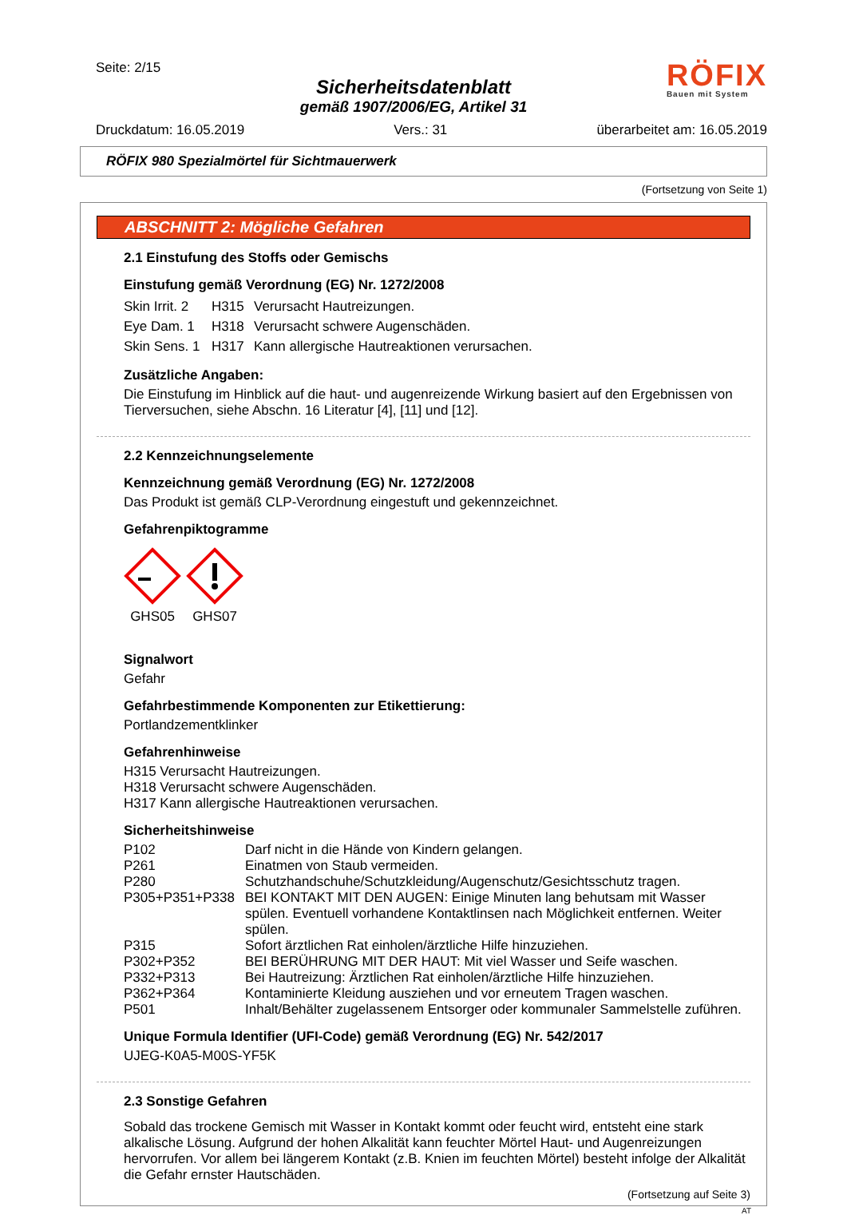Seite: 2/15
Sicherheitsdatenblatt
gemäß 1907/2006/EG, Artikel 31
RÖFIX
Bauen mit System
Druckdatum: 16.05.2019 Vers.: 31 überarbeitet am: 16.05.2019
RÖFIX 980 Spezialmörtel für Sichtmauerwerk
(Fortsetzung von Seite 1)
ABSCHNITT 2: Mögliche Gefahren
2.1 Einstufung des Stoffs oder Gemischs
Einstufung gemäß Verordnung (EG) Nr. 1272/2008
Skin Irrit. 2 H315 Verursacht Hautreizungen. Eye Dam. 1 H318 Verursacht schwere Augenschäden. Skin Sens. 1 H317 Kann allergische Hautreaktionen verursachen.
Zusätzliche Angaben:
Die Einstufung im Hinblick auf die haut- und augenreizende Wirkung basiert auf den Ergebnissen von Tierversuchen, siehe Abschn. 16 Literatur [4], [11] und [12].
2.2 Kennzeichnungselemente
Kennzeichnung gemäß Verordnung (EG) Nr. 1272/2008
Das Produkt ist gemäß CLP-Verordnung eingestuft und gekennzeichnet.
Gefahrenpiktogramme
GHS05
GHS07
Signalwort
Gefahr
Gefahrbestimmende Komponenten zur Etikettierung:
Portlandzementklinker
Gefahrenhinweise
H315 Verursacht Hautreizungen.
H318 Verursacht schwere Augenschäden.
H317 Kann allergische Hautreaktionen verursachen.
Sicherheitshinweise
P102 Darf nicht in die Hände von Kindern gelangen. P261 Einatmen von Staub vermeiden. P280 Schutzhandschuhe/Schutzkleidung/Augenschutz/Gesichtsschutz tragen. P305+P351+P338 BEI KONTAKT MIT DEN AUGEN: Einige Minuten lang behutsam mit Wasser spülen. Eventuell vorhandene Kontaktlinsen nach Möglichkeit entfernen. Weiter spülen. P315 Sofort ärztlichen Rat einholen/ärztliche Hilfe hinzuziehen. P302+P352 BEI BERÜHRUNG MIT DER HAUT: Mit viel Wasser und Seife waschen. P332+P313 Bei Hautreizung: Ärztlichen Rat einholen/ärztliche Hilfe hinzuziehen. P362+P364 Kontaminierte Kleidung ausziehen und vor erneutem Tragen waschen. P501 Inhalt/Behälter zugelassenem Entsorger oder kommunaler Sammelstelle zuführen.
Unique Formula Identifier (UFI-Code) gemäß Verordnung (EG) Nr. 542/2017
UJEG-K0A5-M00S-YF5K
2.3 Sonstige Gefahren
Sobald das trockene Gemisch mit Wasser in Kontakt kommt oder feucht wird, entsteht eine stark alkalische Lösung. Aufgrund der hohen Alkalität kann feuchter Mörtel Haut- und Augenreizungen hervorrufen. Vor allem bei längerem Kontakt (z.B. Knien im feuchten Mörtel) besteht infolge der Alkalität die Gefahr ernster Hautschäden.
(Fortsetzung auf Seite 3)
AT